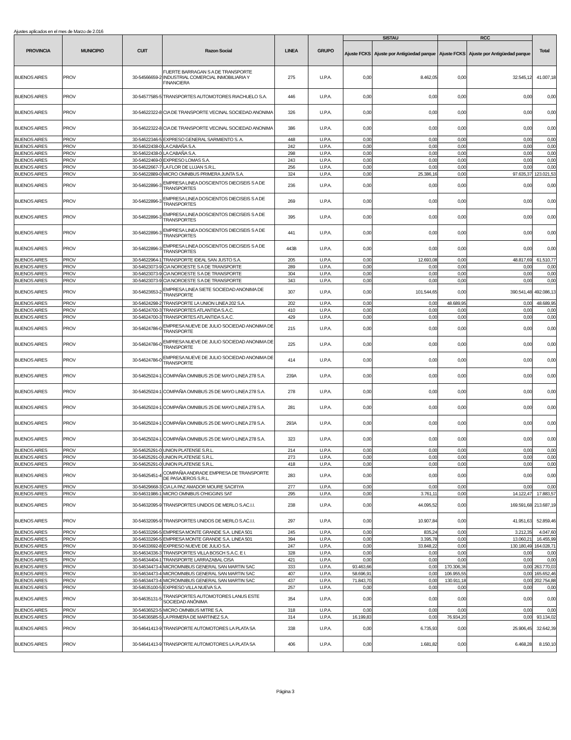Ajustes aplicados en el mes de Marzo de 2.016
| PROVINCIA | MUNICIPIO | CUIT | Razon Social | LINEA | GRUPO | SISTAU | | RCC | | Total |
| --- | --- | --- | --- | --- | --- | --- | --- | --- | --- | --- |
| | | | | | | Ajuste FCKS | Ajuste por Antigüedad parque | Ajuste FCKS | Ajuste por Antigüedad parque | |
| BUENOS AIRES | PROV | 30-54566659-2 | FUERTE BARRAGAN S A DE TRANSPORTE INDUSTRIAL COMERCIAL INMOBILIARIA Y FINANCIERA | 275 | U.P.A. | 0,00 | 8.462,05 | 0,00 | 32.545,12 | 41.007,18 |
| BUENOS AIRES | PROV | 30-54577585-5 | TRANSPORTES AUTOMOTORES RIACHUELO S.A. | 446 | U.P.A. | 0,00 | 0,00 | 0,00 | 0,00 | 0,00 |
| BUENOS AIRES | PROV | 30-54622322-8 | CIA DE TRANSPORTE VECINAL SOCIEDAD ANONIMA | 326 | U.P.A. | 0,00 | 0,00 | 0,00 | 0,00 | 0,00 |
| BUENOS AIRES | PROV | 30-54622322-8 | CIA DE TRANSPORTE VECINAL SOCIEDAD ANONIMA | 386 | U.P.A. | 0,00 | 0,00 | 0,00 | 0,00 | 0,00 |
| BUENOS AIRES | PROV | 30-54622346-5 | EXPRESO GENERAL SARMIENTO S. A. | 448 | U.P.A. | 0,00 | 0,00 | 0,00 | 0,00 | 0,00 |
| BUENOS AIRES | PROV | 30-54622438-0 | LA CABAÑA S.A. | 242 | U.P.A. | 0,00 | 0,00 | 0,00 | 0,00 | 0,00 |
| BUENOS AIRES | PROV | 30-54622438-0 | LA CABAÑA S.A. | 298 | U.P.A. | 0,00 | 0,00 | 0,00 | 0,00 | 0,00 |
| BUENOS AIRES | PROV | 30-54622469-0 | EXPRESO LOMAS S.A. | 243 | U.P.A. | 0,00 | 0,00 | 0,00 | 0,00 | 0,00 |
| BUENOS AIRES | PROV | 30-54622667-7 | LA FLOR DE LUJAN S.R.L. | 256 | U.P.A. | 0,00 | 0,00 | 0,00 | 0,00 | 0,00 |
| BUENOS AIRES | PROV | 30-54622889-0 | MICRO OMNIBUS PRIMERA JUNTA S.A. | 324 | U.P.A. | 0,00 | 25.386,16 | 0,00 | 97.635,37 | 123.021,53 |
| BUENOS AIRES | PROV | 30-54622896-3 | EMPRESA LINEA DOSCIENTOS DIECISEIS S A DE TRANSPORTES | 236 | U.P.A. | 0,00 | 0,00 | 0,00 | 0,00 | 0,00 |
| BUENOS AIRES | PROV | 30-54622896-3 | EMPRESA LINEA DOSCIENTOS DIECISEIS S A DE TRANSPORTES | 269 | U.P.A. | 0,00 | 0,00 | 0,00 | 0,00 | 0,00 |
| BUENOS AIRES | PROV | 30-54622896-3 | EMPRESA LINEA DOSCIENTOS DIECISEIS S A DE TRANSPORTES | 395 | U.P.A. | 0,00 | 0,00 | 0,00 | 0,00 | 0,00 |
| BUENOS AIRES | PROV | 30-54622896-3 | EMPRESA LINEA DOSCIENTOS DIECISEIS S A DE TRANSPORTES | 441 | U.P.A. | 0,00 | 0,00 | 0,00 | 0,00 | 0,00 |
| BUENOS AIRES | PROV | 30-54622896-3 | EMPRESA LINEA DOSCIENTOS DIECISEIS S A DE TRANSPORTES | 443B | U.P.A. | 0,00 | 0,00 | 0,00 | 0,00 | 0,00 |
| BUENOS AIRES | PROV | 30-54622964-1 | TRANSPORTE IDEAL SAN JUSTO S.A. | 205 | U.P.A. | 0,00 | 12.693,08 | 0,00 | 48.817,69 | 61.510,77 |
| BUENOS AIRES | PROV | 30-54623073-9 | CIA NOROESTE S A DE TRANSPORTE | 289 | U.P.A. | 0,00 | 0,00 | 0,00 | 0,00 | 0,00 |
| BUENOS AIRES | PROV | 30-54623073-9 | CIA NOROESTE S A DE TRANSPORTE | 304 | U.P.A. | 0,00 | 0,00 | 0,00 | 0,00 | 0,00 |
| BUENOS AIRES | PROV | 30-54623073-9 | CIA NOROESTE S A DE TRANSPORTE | 343 | U.P.A. | 0,00 | 0,00 | 0,00 | 0,00 | 0,00 |
| BUENOS AIRES | PROV | 30-54623653-2 | EMPRESA LINEA SIETE SOCIEDAD ANONIMA DE TRANSPORTE | 307 | U.P.A. | 0,00 | 101.544,65 | 0,00 | 390.541,48 | 492.086,13 |
| BUENOS AIRES | PROV | 30-54624298-2 | TRANSPORTE LA UNION LINEA 202 S.A. | 202 | U.P.A. | 0,00 | 0,00 | 48.689,95 | 0,00 | 48.689,95 |
| BUENOS AIRES | PROV | 30-54624700-3 | TRANSPORTES ATLANTIDA S.A.C. | 410 | U.P.A. | 0,00 | 0,00 | 0,00 | 0,00 | 0,00 |
| BUENOS AIRES | PROV | 30-54624700-3 | TRANSPORTES ATLANTIDA S.A.C. | 429 | U.P.A. | 0,00 | 0,00 | 0,00 | 0,00 | 0,00 |
| BUENOS AIRES | PROV | 30-54624786-0 | EMPRESA NUEVE DE JULIO SOCIEDAD ANONIMA DE TRANSPORTE | 215 | U.P.A. | 0,00 | 0,00 | 0,00 | 0,00 | 0,00 |
| BUENOS AIRES | PROV | 30-54624786-0 | EMPRESA NUEVE DE JULIO SOCIEDAD ANONIMA DE TRANSPORTE | 225 | U.P.A. | 0,00 | 0,00 | 0,00 | 0,00 | 0,00 |
| BUENOS AIRES | PROV | 30-54624786-0 | EMPRESA NUEVE DE JULIO SOCIEDAD ANONIMA DE TRANSPORTE | 414 | U.P.A. | 0,00 | 0,00 | 0,00 | 0,00 | 0,00 |
| BUENOS AIRES | PROV | 30-54625024-1 | COMPAÑIA OMNIBUS 25 DE MAYO LINEA 278 S.A. | 239A | U.P.A. | 0,00 | 0,00 | 0,00 | 0,00 | 0,00 |
| BUENOS AIRES | PROV | 30-54625024-1 | COMPAÑIA OMNIBUS 25 DE MAYO LINEA 278 S.A. | 278 | U.P.A. | 0,00 | 0,00 | 0,00 | 0,00 | 0,00 |
| BUENOS AIRES | PROV | 30-54625024-1 | COMPAÑIA OMNIBUS 25 DE MAYO LINEA 278 S.A. | 281 | U.P.A. | 0,00 | 0,00 | 0,00 | 0,00 | 0,00 |
| BUENOS AIRES | PROV | 30-54625024-1 | COMPAÑIA OMNIBUS 25 DE MAYO LINEA 278 S.A. | 293A | U.P.A. | 0,00 | 0,00 | 0,00 | 0,00 | 0,00 |
| BUENOS AIRES | PROV | 30-54625024-1 | COMPAÑIA OMNIBUS 25 DE MAYO LINEA 278 S.A. | 323 | U.P.A. | 0,00 | 0,00 | 0,00 | 0,00 | 0,00 |
| BUENOS AIRES | PROV | 30-54625291-0 | UNION PLATENSE S.R.L. | 214 | U.P.A. | 0,00 | 0,00 | 0,00 | 0,00 | 0,00 |
| BUENOS AIRES | PROV | 30-54625291-0 | UNION PLATENSE S.R.L. | 273 | U.P.A. | 0,00 | 0,00 | 0,00 | 0,00 | 0,00 |
| BUENOS AIRES | PROV | 30-54625291-0 | UNION PLATENSE S.R.L. | 418 | U.P.A. | 0,00 | 0,00 | 0,00 | 0,00 | 0,00 |
| BUENOS AIRES | PROV | 30-54625451-4 | COMPAÑIA ANDRADE EMPRESA DE TRANSPORTE DE PASAJEROS S.R.L. | 283 | U.P.A. | 0,00 | 0,00 | 0,00 | 0,00 | 0,00 |
| BUENOS AIRES | PROV | 30-54629668-3 | CIA LA PAZ AMADOR MOURE SACIFIYA | 277 | U.P.A. | 0,00 | 0,00 | 0,00 | 0,00 | 0,00 |
| BUENOS AIRES | PROV | 30-54631986-1 | MICRO OMNIBUS O'HIGGINS SAT | 295 | U.P.A. | 0,00 | 3.761,11 | 0,00 | 14.122,47 | 17.883,57 |
| BUENOS AIRES | PROV | 30-54632095-9 | TRANSPORTES UNIDOS DE MERLO S.AC.I.I. | 238 | U.P.A. | 0,00 | 44.095,52 | 0,00 | 169.591,68 | 213.687,19 |
| BUENOS AIRES | PROV | 30-54632095-9 | TRANSPORTES UNIDOS DE MERLO S.AC.I.I. | 297 | U.P.A. | 0,00 | 10.907,84 | 0,00 | 41.951,63 | 52.859,46 |
| BUENOS AIRES | PROV | 30-54633296-5 | EMPRESA MONTE GRANDE S.A. LINEA 501 | 245 | U.P.A. | 0,00 | 835,24 | 0,00 | 3.212,35 | 4.047,60 |
| BUENOS AIRES | PROV | 30-54633296-5 | EMPRESA MONTE GRANDE S.A. LINEA 501 | 394 | U.P.A. | 0,00 | 3.395,78 | 0,00 | 13.060,21 | 16.455,99 |
| BUENOS AIRES | PROV | 30-54633692-8 | EXPRESO NUEVE DE JULIO S.A. | 247 | U.P.A. | 0,00 | 33.848,22 | 0,00 | 130.180,49 | 164.028,71 |
| BUENOS AIRES | PROV | 30-54634336-3 | TRANSPORTES VILLA BOSCH S.A.C. E I. | 328 | U.P.A. | 0,00 | 0,00 | 0,00 | 0,00 | 0,00 |
| BUENOS AIRES | PROV | 30-54634404-1 | TRANSPORTE LARRAZABAL CISA | 421 | U.P.A. | 0,00 | 0,00 | 0,00 | 0,00 | 0,00 |
| BUENOS AIRES | PROV | 30-54634473-4 | MICROMNIBUS GENERAL SAN MARTIN SAC | 333 | U.P.A. | 93.463,66 | 0,00 | 170.306,36 | 0,00 | 263.770,03 |
| BUENOS AIRES | PROV | 30-54634473-4 | MICROMNIBUS GENERAL SAN MARTIN SAC | 407 | U.P.A. | 58.696,91 | 0,00 | 106.955,55 | 0,00 | 165.652,46 |
| BUENOS AIRES | PROV | 30-54634473-4 | MICROMNIBUS GENERAL SAN MARTIN SAC | 437 | U.P.A. | 71.843,70 | 0,00 | 130.911,18 | 0,00 | 202.754,88 |
| BUENOS AIRES | PROV | 30-54635100-5 | EXPRESO VILLA NUEVA S.A. | 257 | U.P.A. | 0,00 | 0,00 | 0,00 | 0,00 | 0,00 |
| BUENOS AIRES | PROV | 30-54635131-5 | TRANSPORTES AUTOMOTORES LANUS ESTE SOCIEDAD ANÓNIMA | 354 | U.P.A. | 0,00 | 0,00 | 0,00 | 0,00 | 0,00 |
| BUENOS AIRES | PROV | 30-54636523-5 | MICRO OMNIBUS MITRE S.A. | 318 | U.P.A. | 0,00 | 0,00 | 0,00 | 0,00 | 0,00 |
| BUENOS AIRES | PROV | 30-54636585-5 | LA PRIMERA DE MARTINEZ S.A. | 314 | U.P.A. | 16.199,83 | 0,00 | 76.934,20 | 0,00 | 93.134,02 |
| BUENOS AIRES | PROV | 30-54641413-9 | TRANSPORTE AUTOMOTORES LA PLATA SA | 338 | U.P.A. | 0,00 | 6.735,93 | 0,00 | 25.906,45 | 32.642,39 |
| BUENOS AIRES | PROV | 30-54641413-9 | TRANSPORTE AUTOMOTORES LA PLATA SA | 406 | U.P.A. | 0,00 | 1.681,82 | 0,00 | 6.468,28 | 8.150,10 |
Página 3